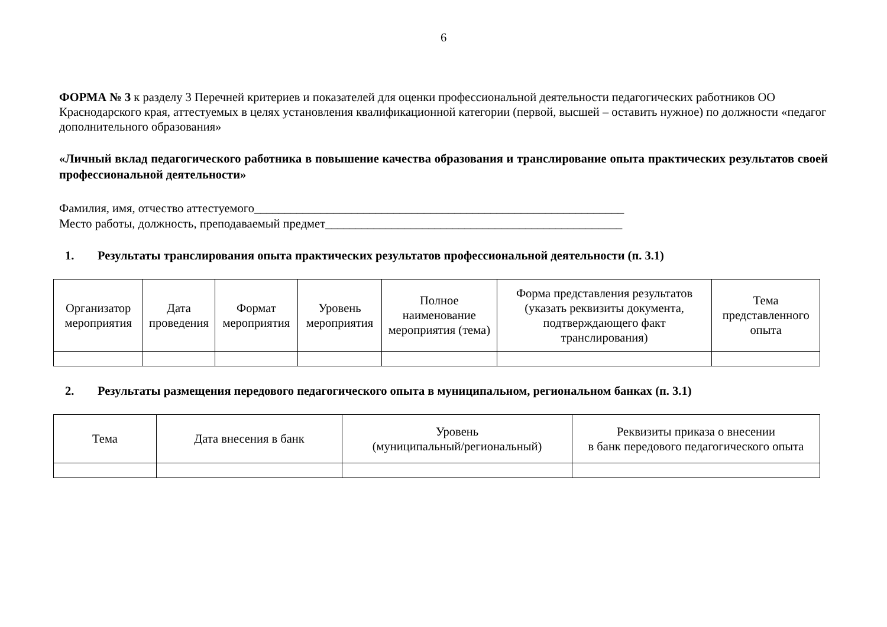6
ФОРМА № 3 к разделу 3 Перечней критериев и показателей для оценки профессиональной деятельности педагогических работников ОО Краснодарского края, аттестуемых в целях установления квалификационной категории (первой, высшей – оставить нужное) по должности «педагог дополнительного образования»
«Личный вклад педагогического работника в повышение качества образования и транслирование опыта практических результатов своей профессиональной деятельности»
Фамилия, имя, отчество аттестуемого_____________________________________________________________
Место работы, должность, преподаваемый предмет_________________________________________________
1. Результаты транслирования опыта практических результатов профессиональной деятельности (п. 3.1)
| Организатор мероприятия | Дата проведения | Формат мероприятия | Уровень мероприятия | Полное наименование мероприятия (тема) | Форма представления результатов (указать реквизиты документа, подтверждающего факт транслирования) | Тема представленного опыта |
2. Результаты размещения передового педагогического опыта в муниципальном, региональном банках (п. 3.1)
| Тема | Дата внесения в банк | Уровень (муниципальный/региональный) | Реквизиты приказа о внесении в банк передового педагогического опыта |